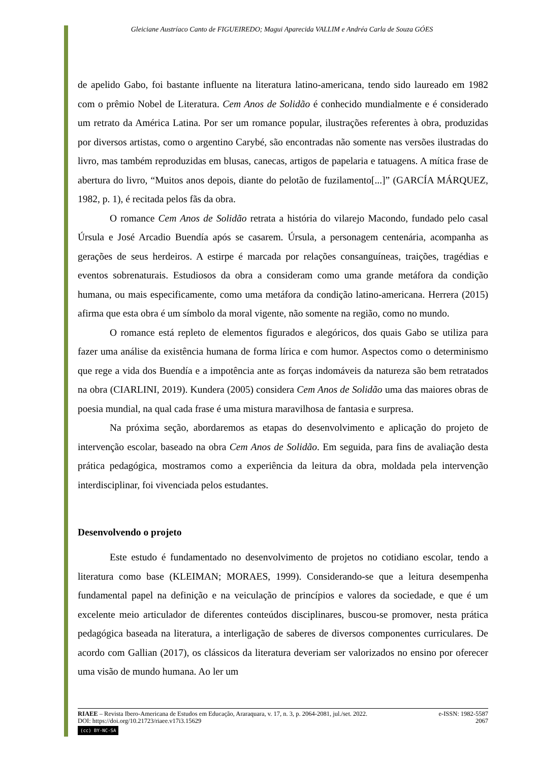Gleiciane Austríaco Canto de FIGUEIREDO; Magui Aparecida VALLIM e Andréa Carla de Souza GÓES
de apelido Gabo, foi bastante influente na literatura latino-americana, tendo sido laureado em 1982 com o prêmio Nobel de Literatura. Cem Anos de Solidão é conhecido mundialmente e é considerado um retrato da América Latina. Por ser um romance popular, ilustrações referentes à obra, produzidas por diversos artistas, como o argentino Carybé, são encontradas não somente nas versões ilustradas do livro, mas também reproduzidas em blusas, canecas, artigos de papelaria e tatuagens. A mítica frase de abertura do livro, “Muitos anos depois, diante do pelotão de fuzilamento[...]” (GARCÍA MÁRQUEZ, 1982, p. 1), é recitada pelos fãs da obra.
O romance Cem Anos de Solidão retrata a história do vilarejo Macondo, fundado pelo casal Úrsula e José Arcadio Buendía após se casarem. Úrsula, a personagem centenária, acompanha as gerações de seus herdeiros. A estirpe é marcada por relações consanguíneas, traições, tragédias e eventos sobrenaturais. Estudiosos da obra a consideram como uma grande metáfora da condição humana, ou mais especificamente, como uma metáfora da condição latino-americana. Herrera (2015) afirma que esta obra é um símbolo da moral vigente, não somente na região, como no mundo.
O romance está repleto de elementos figurados e alegóricos, dos quais Gabo se utiliza para fazer uma análise da existência humana de forma lírica e com humor. Aspectos como o determinismo que rege a vida dos Buendía e a impotência ante as forças indomáveis da natureza são bem retratados na obra (CIARLINI, 2019). Kundera (2005) considera Cem Anos de Solidão uma das maiores obras de poesia mundial, na qual cada frase é uma mistura maravilhosa de fantasia e surpresa.
Na próxima seção, abordaremos as etapas do desenvolvimento e aplicação do projeto de intervenção escolar, baseado na obra Cem Anos de Solidão. Em seguida, para fins de avaliação desta prática pedagógica, mostramos como a experiência da leitura da obra, moldada pela intervenção interdisciplinar, foi vivenciada pelos estudantes.
Desenvolvendo o projeto
Este estudo é fundamentado no desenvolvimento de projetos no cotidiano escolar, tendo a literatura como base (KLEIMAN; MORAES, 1999). Considerando-se que a leitura desempenha fundamental papel na definição e na veiculação de princípios e valores da sociedade, e que é um excelente meio articulador de diferentes conteúdos disciplinares, buscou-se promover, nesta prática pedagógica baseada na literatura, a interligação de saberes de diversos componentes curriculares. De acordo com Gallian (2017), os clássicos da literatura deveriam ser valorizados no ensino por oferecer uma visão de mundo humana. Ao ler um
RIAEE – Revista Ibero-Americana de Estudos em Educação, Araraquara, v. 17, n. 3, p. 2064-2081, jul./set. 2022. e-ISSN: 1982-5587
DOI: https://doi.org/10.21723/riaee.v17i3.15629 2067
(cc) BY-NC-SA